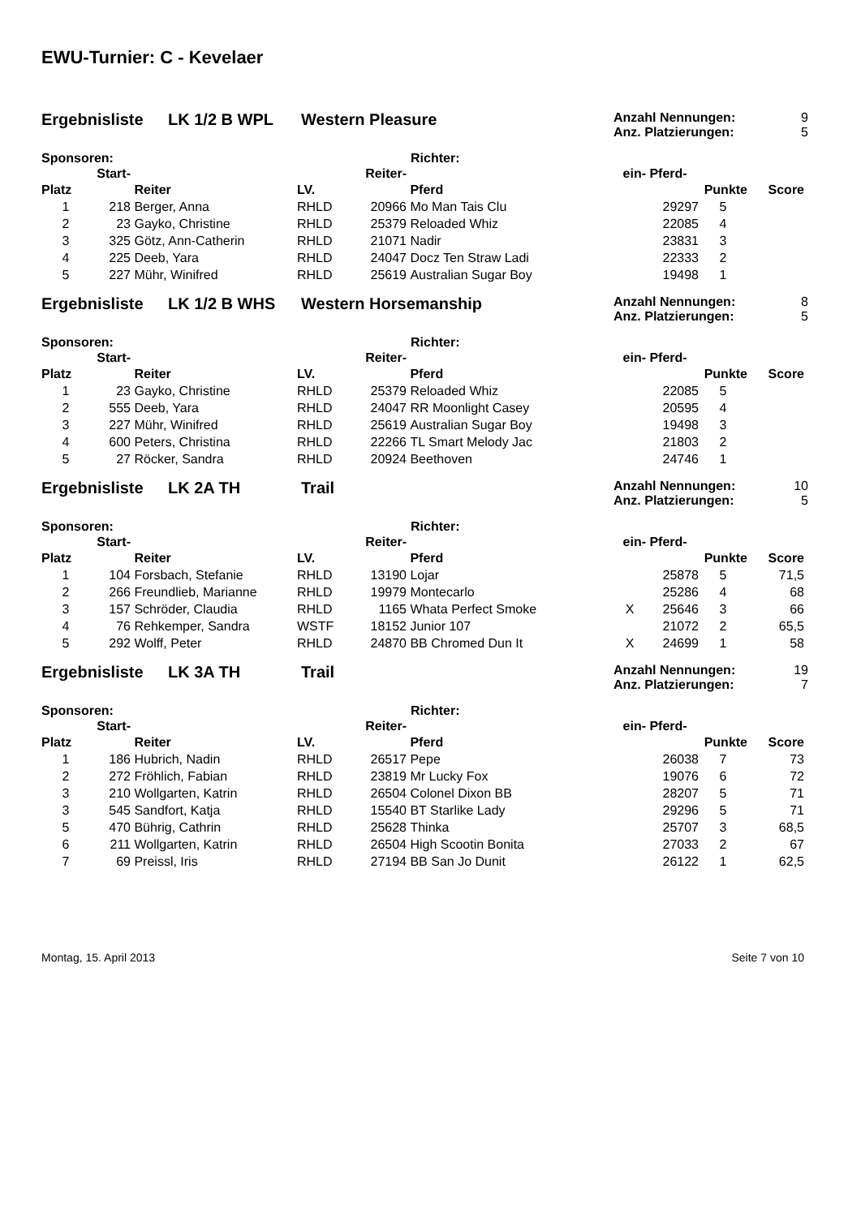EWU-Turnier: C - Kevelaer
Ergebnisliste LK 1/2 B WPL Western Pleasure
Anzahl Nennungen: 9
Anz. Platzierungen: 5
Sponsoren: Richter:
| | Start- | | | Reiter- | | ein- | Pferd- | | |
| --- | --- | --- | --- | --- | --- | --- | --- | --- | --- |
| Platz | | Reiter | LV. | | Pferd | | | Punkte | Score |
| 1 | 218 | Berger, Anna | RHLD | 20966 | Mo Man Tais Clu | | 29297 | 5 | |
| 2 | 23 | Gayko, Christine | RHLD | 25379 | Reloaded Whiz | | 22085 | 4 | |
| 3 | 325 | Götz, Ann-Catherin | RHLD | 21071 | Nadir | | 23831 | 3 | |
| 4 | 225 | Deeb, Yara | RHLD | 24047 | Docz Ten Straw Ladi | | 22333 | 2 | |
| 5 | 227 | Mühr, Winifred | RHLD | 25619 | Australian Sugar Boy | | 19498 | 1 | |
Ergebnisliste LK 1/2 B WHS Western Horsemanship
Anzahl Nennungen: 8
Anz. Platzierungen: 5
Sponsoren: Richter:
| | Start- | | | Reiter- | | ein- | Pferd- | | |
| --- | --- | --- | --- | --- | --- | --- | --- | --- | --- |
| Platz | | Reiter | LV. | | Pferd | | | Punkte | Score |
| 1 | 23 | Gayko, Christine | RHLD | 25379 | Reloaded Whiz | | 22085 | 5 | |
| 2 | 555 | Deeb, Yara | RHLD | 24047 | RR Moonlight Casey | | 20595 | 4 | |
| 3 | 227 | Mühr, Winifred | RHLD | 25619 | Australian Sugar Boy | | 19498 | 3 | |
| 4 | 600 | Peters, Christina | RHLD | 22266 | TL Smart Melody Jac | | 21803 | 2 | |
| 5 | 27 | Röcker, Sandra | RHLD | 20924 | Beethoven | | 24746 | 1 | |
Ergebnisliste LK 2A TH Trail
Anzahl Nennungen: 10
Anz. Platzierungen: 5
Sponsoren: Richter:
| | Start- | | | Reiter- | | ein- | Pferd- | | |
| --- | --- | --- | --- | --- | --- | --- | --- | --- | --- |
| Platz | | Reiter | LV. | | Pferd | | | Punkte | Score |
| 1 | 104 | Forsbach, Stefanie | RHLD | 13190 | Lojar | | 25878 | 5 | 71,5 |
| 2 | 266 | Freundlieb, Marianne | RHLD | 19979 | Montecarlo | | 25286 | 4 | 68 |
| 3 | 157 | Schröder, Claudia | RHLD | 1165 | Whata Perfect Smoke | X | 25646 | 3 | 66 |
| 4 | 76 | Rehkemper, Sandra | WSTF | 18152 | Junior 107 | | 21072 | 2 | 65,5 |
| 5 | 292 | Wolff, Peter | RHLD | 24870 | BB Chromed Dun It | X | 24699 | 1 | 58 |
Ergebnisliste LK 3A TH Trail
Anzahl Nennungen: 19
Anz. Platzierungen: 7
Sponsoren: Richter:
| | Start- | | | Reiter- | | ein- | Pferd- | | |
| --- | --- | --- | --- | --- | --- | --- | --- | --- | --- |
| Platz | | Reiter | LV. | | Pferd | | | Punkte | Score |
| 1 | 186 | Hubrich, Nadin | RHLD | 26517 | Pepe | | 26038 | 7 | 73 |
| 2 | 272 | Fröhlich, Fabian | RHLD | 23819 | Mr Lucky Fox | | 19076 | 6 | 72 |
| 3 | 210 | Wollgarten, Katrin | RHLD | 26504 | Colonel Dixon BB | | 28207 | 5 | 71 |
| 3 | 545 | Sandfort, Katja | RHLD | 15540 | BT Starlike Lady | | 29296 | 5 | 71 |
| 5 | 470 | Bührig, Cathrin | RHLD | 25628 | Thinka | | 25707 | 3 | 68,5 |
| 6 | 211 | Wollgarten, Katrin | RHLD | 26504 | High Scootin Bonita | | 27033 | 2 | 67 |
| 7 | 69 | Preissl, Iris | RHLD | 27194 | BB San Jo Dunit | | 26122 | 1 | 62,5 |
Montag, 15. April 2013 Seite 7 von 10